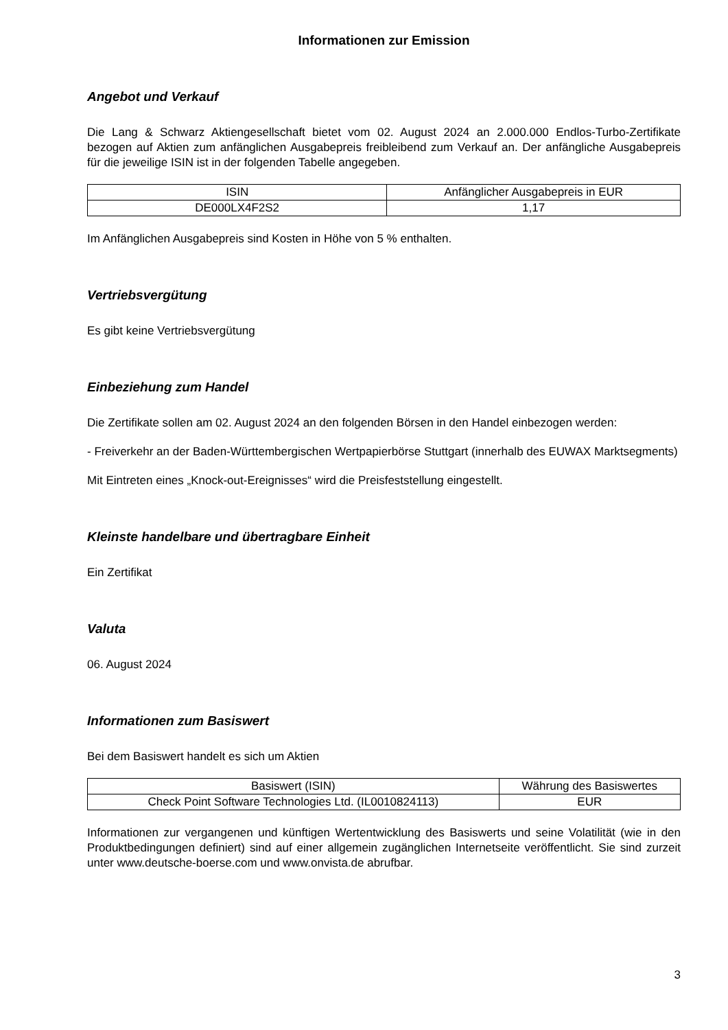Informationen zur Emission
Angebot und Verkauf
Die Lang & Schwarz Aktiengesellschaft bietet vom 02. August 2024 an 2.000.000 Endlos-Turbo-Zertifikate bezogen auf Aktien zum anfänglichen Ausgabepreis freibleibend zum Verkauf an. Der anfängliche Ausgabepreis für die jeweilige ISIN ist in der folgenden Tabelle angegeben.
| ISIN | Anfänglicher Ausgabepreis in EUR |
| --- | --- |
| DE000LX4F2S2 | 1,17 |
Im Anfänglichen Ausgabepreis sind Kosten in Höhe von 5 % enthalten.
Vertriebsvergütung
Es gibt keine Vertriebsvergütung
Einbeziehung zum Handel
Die Zertifikate sollen am 02. August 2024 an den folgenden Börsen in den Handel einbezogen werden:
- Freiverkehr an der Baden-Württembergischen Wertpapierbörse Stuttgart (innerhalb des EUWAX Marktsegments)
Mit Eintreten eines „Knock-out-Ereignisses“ wird die Preisfeststellung eingestellt.
Kleinste handelbare und übertragbare Einheit
Ein Zertifikat
Valuta
06. August 2024
Informationen zum Basiswert
Bei dem Basiswert handelt es sich um Aktien
| Basiswert (ISIN) | Währung des Basiswertes |
| --- | --- |
| Check Point Software Technologies Ltd. (IL0010824113) | EUR |
Informationen zur vergangenen und künftigen Wertentwicklung des Basiswerts und seine Volatilität (wie in den Produktbedingungen definiert) sind auf einer allgemein zugänglichen Internetseite veröffentlicht. Sie sind zurzeit unter www.deutsche-boerse.com und www.onvista.de abrufbar.
3